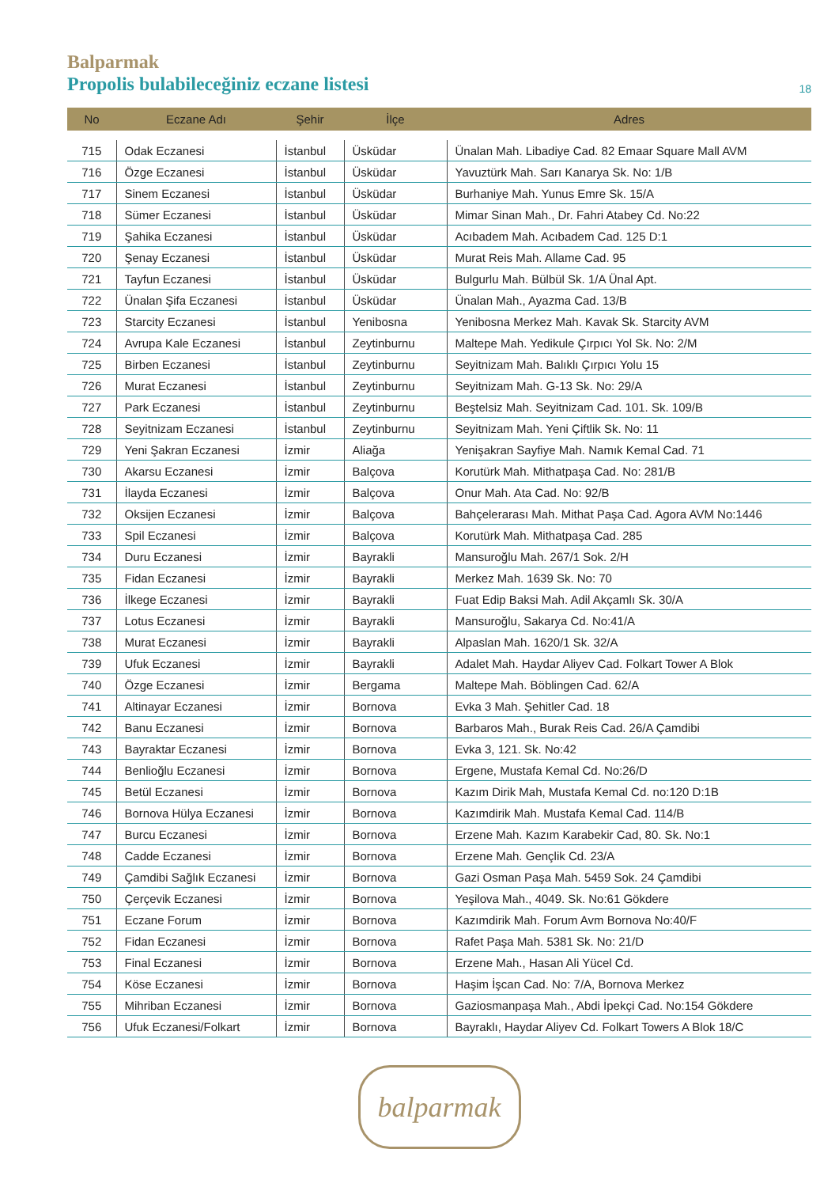Balparmak
Propolis bulabileceğiniz eczane listesi
18
| No | Eczane Adı | Şehir | İlçe | Adres |
| --- | --- | --- | --- | --- |
| 715 | Odak Eczanesi | İstanbul | Üsküdar | Ünalan Mah. Libadiye Cad. 82 Emaar Square Mall AVM |
| 716 | Özge Eczanesi | İstanbul | Üsküdar | Yavuztürk Mah. Sarı Kanarya Sk. No: 1/B |
| 717 | Sinem Eczanesi | İstanbul | Üsküdar | Burhaniye Mah. Yunus Emre Sk. 15/A |
| 718 | Sümer Eczanesi | İstanbul | Üsküdar | Mimar Sinan Mah., Dr. Fahri Atabey Cd. No:22 |
| 719 | Şahika Eczanesi | İstanbul | Üsküdar | Acıbadem Mah. Acıbadem Cad. 125 D:1 |
| 720 | Şenay Eczanesi | İstanbul | Üsküdar | Murat Reis Mah. Allame Cad. 95 |
| 721 | Tayfun Eczanesi | İstanbul | Üsküdar | Bulgurlu Mah. Bülbül Sk. 1/A Ünal Apt. |
| 722 | Ünalan Şifa Eczanesi | İstanbul | Üsküdar | Ünalan Mah., Ayazma Cad. 13/B |
| 723 | Starcity Eczanesi | İstanbul | Yenibosna | Yenibosna Merkez Mah. Kavak Sk. Starcity AVM |
| 724 | Avrupa Kale Eczanesi | İstanbul | Zeytinburnu | Maltepe Mah. Yedikule Çırpıcı Yol Sk. No: 2/M |
| 725 | Birben Eczanesi | İstanbul | Zeytinburnu | Seyitnizam Mah. Balıklı Çırpıcı Yolu 15 |
| 726 | Murat Eczanesi | İstanbul | Zeytinburnu | Seyitnizam Mah. G-13 Sk. No: 29/A |
| 727 | Park Eczanesi | İstanbul | Zeytinburnu | Beştelsiz Mah. Seyitnizam Cad. 101. Sk. 109/B |
| 728 | Seyitnizam Eczanesi | İstanbul | Zeytinburnu | Seyitnizam Mah. Yeni Çiftlik Sk. No: 11 |
| 729 | Yeni Şakran Eczanesi | İzmir | Aliağa | Yenişakran Sayfiye Mah. Namık Kemal Cad. 71 |
| 730 | Akarsu Eczanesi | İzmir | Balçova | Korutürk Mah. Mithatpaşa Cad. No: 281/B |
| 731 | İlayda Eczanesi | İzmir | Balçova | Onur Mah. Ata Cad. No: 92/B |
| 732 | Oksijen Eczanesi | İzmir | Balçova | Bahçelerarası Mah. Mithat Paşa Cad. Agora AVM No:1446 |
| 733 | Spil Eczanesi | İzmir | Balçova | Korutürk Mah. Mithatpaşa Cad. 285 |
| 734 | Duru Eczanesi | İzmir | Bayrakli | Mansuroğlu Mah. 267/1 Sok. 2/H |
| 735 | Fidan Eczanesi | İzmir | Bayrakli | Merkez Mah. 1639 Sk. No: 70 |
| 736 | İlkege Eczanesi | İzmir | Bayrakli | Fuat Edip Baksi Mah. Adil Akçamlı Sk. 30/A |
| 737 | Lotus Eczanesi | İzmir | Bayrakli | Mansuroğlu, Sakarya Cd. No:41/A |
| 738 | Murat Eczanesi | İzmir | Bayrakli | Alpaslan Mah. 1620/1 Sk. 32/A |
| 739 | Ufuk Eczanesi | İzmir | Bayrakli | Adalet Mah. Haydar Aliyev Cad. Folkart Tower A Blok |
| 740 | Özge Eczanesi | İzmir | Bergama | Maltepe Mah. Böblingen Cad. 62/A |
| 741 | Altinayar Eczanesi | İzmir | Bornova | Evka 3 Mah. Şehitler Cad. 18 |
| 742 | Banu Eczanesi | İzmir | Bornova | Barbaros Mah., Burak Reis Cad. 26/A Çamdibi |
| 743 | Bayraktar Eczanesi | İzmir | Bornova | Evka 3, 121. Sk. No:42 |
| 744 | Benlioğlu Eczanesi | İzmir | Bornova | Ergene, Mustafa Kemal Cd. No:26/D |
| 745 | Betül Eczanesi | İzmir | Bornova | Kazım Dirik Mah, Mustafa Kemal Cd. no:120 D:1B |
| 746 | Bornova Hülya Eczanesi | İzmir | Bornova | Kazımdirik Mah. Mustafa Kemal Cad. 114/B |
| 747 | Burcu Eczanesi | İzmir | Bornova | Erzene Mah. Kazım Karabekir Cad, 80. Sk. No:1 |
| 748 | Cadde Eczanesi | İzmir | Bornova | Erzene Mah. Gençlik Cd. 23/A |
| 749 | Çamdibi Sağlık Eczanesi | İzmir | Bornova | Gazi Osman Paşa Mah. 5459 Sok. 24 Çamdibi |
| 750 | Çerçevik Eczanesi | İzmir | Bornova | Yeşilova Mah., 4049. Sk. No:61 Gökdere |
| 751 | Eczane Forum | İzmir | Bornova | Kazımdirik Mah. Forum Avm Bornova No:40/F |
| 752 | Fidan Eczanesi | İzmir | Bornova | Rafet Paşa Mah. 5381 Sk. No: 21/D |
| 753 | Final Eczanesi | İzmir | Bornova | Erzene Mah., Hasan Ali Yücel Cd. |
| 754 | Köse Eczanesi | İzmir | Bornova | Haşim İşcan Cad. No: 7/A, Bornova Merkez |
| 755 | Mihriban Eczanesi | İzmir | Bornova | Gaziosmanpaşa Mah., Abdi İpekçi Cad. No:154 Gökdere |
| 756 | Ufuk Eczanesi/Folkart | İzmir | Bornova | Bayraklı, Haydar Aliyev Cd. Folkart Towers A Blok 18/C |
balparmak